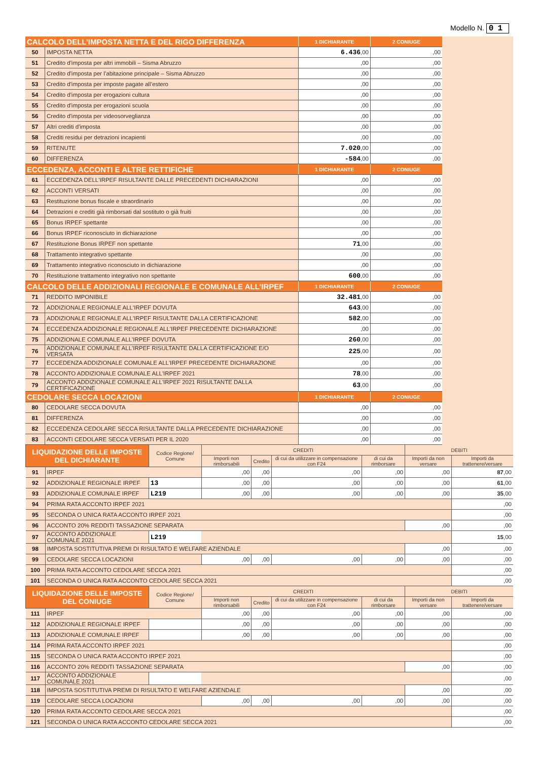Modello N. 01
| CALCOLO DELL’IMPOSTA NETTA E DEL RIGO DIFFERENZA | | 1 DICHIARANTE | 2 CONIUGE |
| --- | --- | --- | --- |
| 50 | IMPOSTA NETTA | 6.436 ,00 | ,00 |
| 51 | Credito d'imposta per altri immobili – Sisma Abruzzo | ,00 | ,00 |
| 52 | Credito d'imposta per l’abitazione principale – Sisma Abruzzo | ,00 | ,00 |
| 53 | Credito d'imposta per imposte pagate all’estero | ,00 | ,00 |
| 54 | Credito d'imposta per erogazioni cultura | ,00 | ,00 |
| 55 | Credito d'imposta per erogazioni scuola | ,00 | ,00 |
| 56 | Credito d'imposta per videosorveglianza | ,00 | ,00 |
| 57 | Altri crediti d'imposta | ,00 | ,00 |
| 58 | Crediti residui per detrazioni incapienti | ,00 | ,00 |
| 59 | RITENUTE | 7.020 ,00 | ,00 |
| 60 | DIFFERENZA | -584 ,00 | ,00 |
| ECCEDENZA, ACCONTI E ALTRE RETTIFICHE | | 1 DICHIARANTE | 2 CONIUGE |
| 61 | ECCEDENZA DELL'IRPEF RISULTANTE DALLE PRECEDENTI DICHIARAZIONI | ,00 | ,00 |
| 62 | ACCONTI VERSATI | ,00 | ,00 |
| 63 | Restituzione bonus fiscale e straordinario | ,00 | ,00 |
| 64 | Detrazioni e crediti già rimborsati dal sostituto o già fruiti | ,00 | ,00 |
| 65 | Bonus IRPEF spettante | ,00 | ,00 |
| 66 | Bonus IRPEF riconosciuto in dichiarazione | ,00 | ,00 |
| 67 | Restituzione Bonus IRPEF non spettante | 71 ,00 | ,00 |
| 68 | Trattamento integrativo spettante | ,00 | ,00 |
| 69 | Trattamento integrativo riconosciuto in dichiarazione | ,00 | ,00 |
| 70 | Restituzione trattamento integrativo non spettante | 600 ,00 | ,00 |
| CALCOLO DELLE ADDIZIONALI REGIONALE E COMUNALE ALL’IRPEF | | 1 DICHIARANTE | 2 CONIUGE |
| 71 | REDDITO IMPONIBILE | 32.481 ,00 | ,00 |
| 72 | ADDIZIONALE REGIONALE ALL'IRPEF DOVUTA | 643 ,00 | ,00 |
| 73 | ADDIZIONALE REGIONALE ALL'IRPEF RISULTANTE DALLA CERTIFICAZIONE | 582 ,00 | ,00 |
| 74 | ECCEDENZA ADDIZIONALE REGIONALE ALL'IRPEF PRECEDENTE DICHIARAZIONE | ,00 | ,00 |
| 75 | ADDIZIONALE COMUNALE ALL'IRPEF DOVUTA | 260 ,00 | ,00 |
| 76 | ADDIZIONALE COMUNALE ALL'IRPEF RISULTANTE DALLA CERTIFICAZIONE E/O VERSATA | 225 ,00 | ,00 |
| 77 | ECCEDENZA ADDIZIONALE COMUNALE ALL'IRPEF PRECEDENTE DICHIARAZIONE | ,00 | ,00 |
| 78 | ACCONTO ADDIZIONALE COMUNALE ALL'IRPEF 2021 | 78 ,00 | ,00 |
| 79 | ACCONTO ADDIZIONALE COMUNALE ALL'IRPEF 2021 RISULTANTE DALLA CERTIFICAZIONE | 63 ,00 | ,00 |
| CEDOLARE SECCA LOCAZIONI | | 1 DICHIARANTE | 2 CONIUGE |
| 80 | CEDOLARE SECCA DOVUTA | ,00 | ,00 |
| 81 | DIFFERENZA | ,00 | ,00 |
| 82 | ECCEDENZA CEDOLARE SECCA RISULTANTE DALLA PRECEDENTE DICHIARAZIONE | ,00 | ,00 |
| 83 | ACCONTI CEDOLARE SECCA VERSATI PER IL 2020 | ,00 | ,00 |
| LIQUIDAZIONE DELLE IMPOSTE DEL DICHIARANTE | | Codice Regione/ Comune | CREDITI | | | | DEBITI | |
| --- | --- | --- | --- | --- | --- | --- | --- | --- |
| | | | Importi non rimborsabili | Credito | di cui da utilizzare in compensazione con F24 | di cui da rimborsare | Importi da non versare | Importi da trattenere/versare |
| 91 | IRPEF | | ,00 | ,00 | ,00 | ,00 | ,00 | 87 ,00 |
| 92 | ADDIZIONALE REGIONALE IRPEF | 13 | ,00 | ,00 | ,00 | ,00 | ,00 | 61 ,00 |
| 93 | ADDIZIONALE COMUNALE IRPEF | L219 | ,00 | ,00 | ,00 | ,00 | ,00 | 35 ,00 |
| 94 | PRIMA RATA ACCONTO IRPEF 2021 | | | | | | | ,00 |
| 95 | SECONDA O UNICA RATA ACCONTO IRPEF 2021 | | | | | | | ,00 |
| 96 | ACCONTO 20% REDDITI TASSAZIONE SEPARATA | | | | | | ,00 | ,00 |
| 97 | ACCONTO ADDIZIONALE COMUNALE 2021 | L219 | | | | | | 15 ,00 |
| 98 | IMPOSTA SOSTITUTIVA PREMI DI RISULTATO E WELFARE AZIENDALE | | | | | | ,00 | ,00 |
| 99 | CEDOLARE SECCA LOCAZIONI | | ,00 | ,00 | ,00 | ,00 | ,00 | ,00 |
| 100 | PRIMA RATA ACCONTO CEDOLARE SECCA 2021 | | | | | | | ,00 |
| 101 | SECONDA O UNICA RATA ACCONTO CEDOLARE SECCA 2021 | | | | | | | ,00 |
| LIQUIDAZIONE DELLE IMPOSTE DEL CONIUGE | | Codice Regione/ Comune | CREDITI | | | | DEBITI | |
| | | | Importi non rimborsabili | Credito | di cui da utilizzare in compensazione con F24 | di cui da rimborsare | Importi da non versare | Importi da trattenere/versare |
| 111 | IRPEF | | ,00 | ,00 | ,00 | ,00 | ,00 | ,00 |
| 112 | ADDIZIONALE REGIONALE IRPEF | | ,00 | ,00 | ,00 | ,00 | ,00 | ,00 |
| 113 | ADDIZIONALE COMUNALE IRPEF | | ,00 | ,00 | ,00 | ,00 | ,00 | ,00 |
| 114 | PRIMA RATA ACCONTO IRPEF 2021 | | | | | | | ,00 |
| 115 | SECONDA O UNICA RATA ACCONTO IRPEF 2021 | | | | | | | ,00 |
| 116 | ACCONTO 20% REDDITI TASSAZIONE SEPARATA | | | | | | ,00 | ,00 |
| 117 | ACCONTO ADDIZIONALE COMUNALE 2021 | | | | | | | ,00 |
| 118 | IMPOSTA SOSTITUTIVA PREMI DI RISULTATO E WELFARE AZIENDALE | | | | | | ,00 | ,00 |
| 119 | CEDOLARE SECCA LOCAZIONI | | ,00 | ,00 | ,00 | ,00 | ,00 | ,00 |
| 120 | PRIMA RATA ACCONTO CEDOLARE SECCA 2021 | | | | | | | ,00 |
| 121 | SECONDA O UNICA RATA ACCONTO CEDOLARE SECCA 2021 | | | | | | | ,00 |